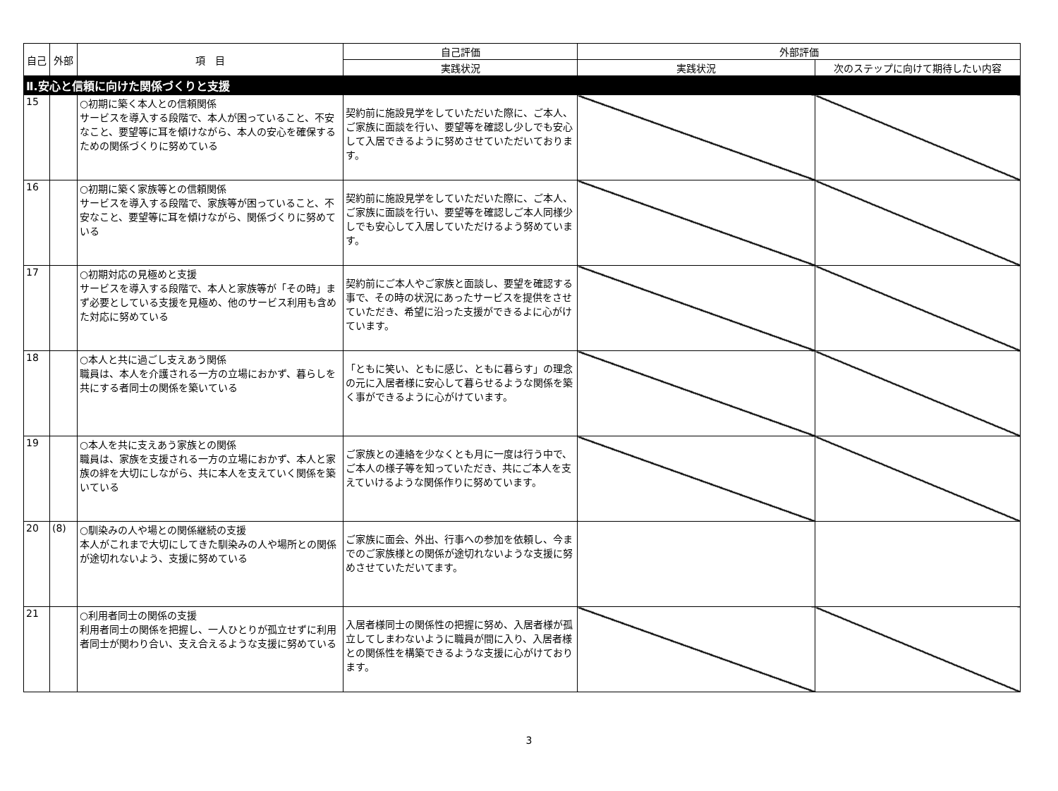| 自己 | 外部 | 項 目 | 自己評価 | 外部評価 | |
| --- | --- | --- | --- | --- | --- |
| | | | 実践状況 | 実践状況 | 次のステップに向けて期待したい内容 |
| Ⅱ.安心と信頼に向けた関係づくりと支援 | | | | | |
| 15 | | ○初期に築く本人との信頼関係 サービスを導入する段階で、本人が困っていること、不安なこと、要望等に耳を傾けながら、本人の安心を確保するための関係づくりに努めている | 契約前に施設見学をしていただいた際に、ご本人、ご家族に面談を行い、要望等を確認し少しでも安心して入居できるように努めさせていただいております。 | | |
| 16 | | ○初期に築く家族等との信頼関係 サービスを導入する段階で、家族等が困っていること、不安なこと、要望等に耳を傾けながら、関係づくりに努めている | 契約前に施設見学をしていただいた際に、ご本人、ご家族に面談を行い、要望等を確認しご本人同様少しでも安心して入居していただけるよう努めています。 | | |
| 17 | | ○初期対応の見極めと支援 サービスを導入する段階で、本人と家族等が「その時」まず必要としている支援を見極め、他のサービス利用も含めた対応に努めている | 契約前にご本人やご家族と面談し、要望を確認する事で、その時の状況にあったサービスを提供をさせていただき、希望に沿った支援ができるよに心がけています。 | | |
| 18 | | ○本人と共に過ごし支えあう関係 職員は、本人を介護される一方の立場におかず、暮らしを共にする者同士の関係を築いている | 「ともに笑い、ともに感じ、ともに暮らす」の理念の元に入居者様に安心して暮らせるような関係を築く事ができるように心がけています。 | | |
| 19 | | ○本人を共に支えあう家族との関係 職員は、家族を支援される一方の立場におかず、本人と家族の絆を大切にしながら、共に本人を支えていく関係を築いている | ご家族との連絡を少なくとも月に一度は行う中で、ご本人の様子等を知っていただき、共にご本人を支えていけるような関係作りに努めています。 | | |
| 20 | (8) | ○馴染みの人や場との関係継続の支援 本人がこれまで大切にしてきた馴染みの人や場所との関係が途切れないよう、支援に努めている | ご家族に面会、外出、行事への参加を依頼し、今までのご家族様との関係が途切れないような支援に努めさせていただいてます。 | | |
| 21 | | ○利用者同士の関係の支援 利用者同士の関係を把握し、一人ひとりが孤立せずに利用者同士が関わり合い、支え合えるような支援に努めている | 入居者様同士の関係性の把握に努め、入居者様が孤立してしまわないように職員が間に入り、入居者様との関係性を構築できるような支援に心がけております。 | | |
3